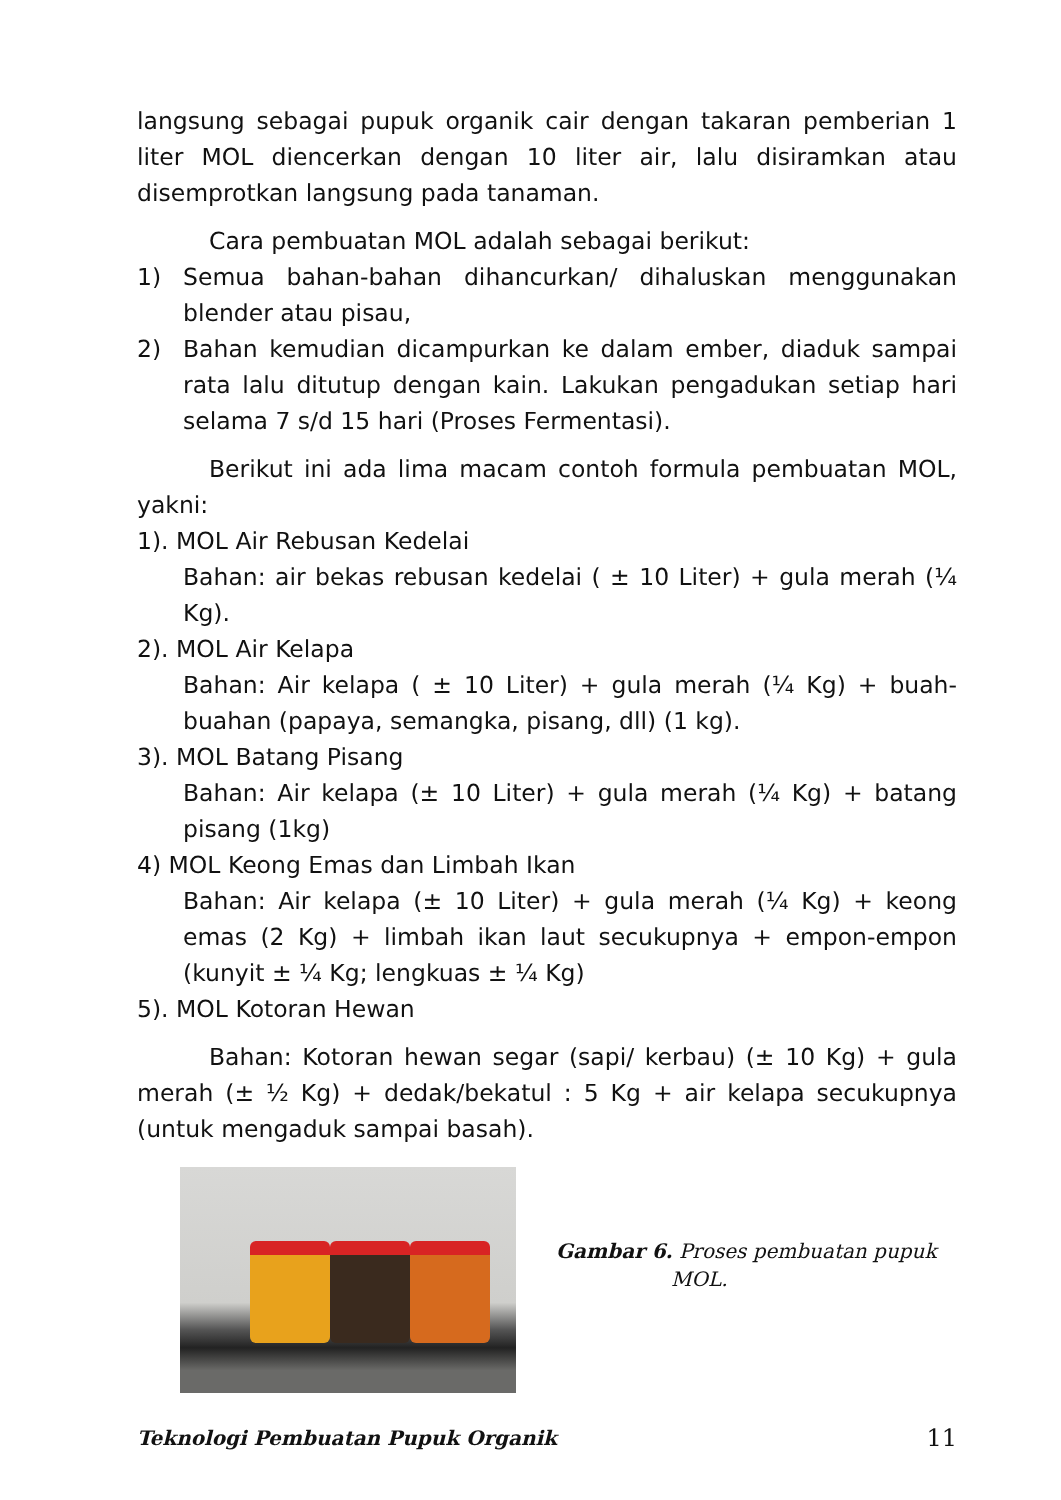langsung sebagai pupuk organik cair dengan takaran pemberian 1 liter MOL diencerkan dengan 10 liter air, lalu disiramkan atau disemprotkan langsung pada tanaman.
Cara pembuatan MOL adalah sebagai berikut:
1) Semua bahan-bahan dihancurkan/ dihaluskan menggunakan blender atau pisau,
2) Bahan kemudian dicampurkan ke dalam ember, diaduk sampai rata lalu ditutup dengan kain. Lakukan pengadukan setiap hari selama 7 s/d 15 hari (Proses Fermentasi).
Berikut ini ada lima macam contoh formula pembuatan MOL, yakni:
1). MOL Air Rebusan Kedelai
Bahan: air bekas rebusan kedelai ( ± 10 Liter) + gula merah (¼ Kg).
2). MOL Air Kelapa
Bahan: Air kelapa ( ± 10 Liter) + gula merah (¼ Kg) + buah-buahan (papaya, semangka, pisang, dll) (1 kg).
3). MOL Batang Pisang
Bahan: Air kelapa (± 10 Liter) + gula merah (¼ Kg) + batang pisang (1kg)
4) MOL Keong Emas dan Limbah Ikan
Bahan: Air kelapa (± 10 Liter) + gula merah (¼ Kg) + keong emas (2 Kg) + limbah ikan laut secukupnya + empon-empon (kunyit ± ¼ Kg; lengkuas ± ¼ Kg)
5). MOL Kotoran Hewan
Bahan: Kotoran hewan segar (sapi/ kerbau) (± 10 Kg) + gula merah (± ½ Kg) + dedak/bekatul : 5 Kg + air kelapa secukupnya (untuk mengaduk sampai basah).
Gambar 6. Proses pembuatan pupuk
MOL.
Teknologi Pembuatan Pupuk Organik 11